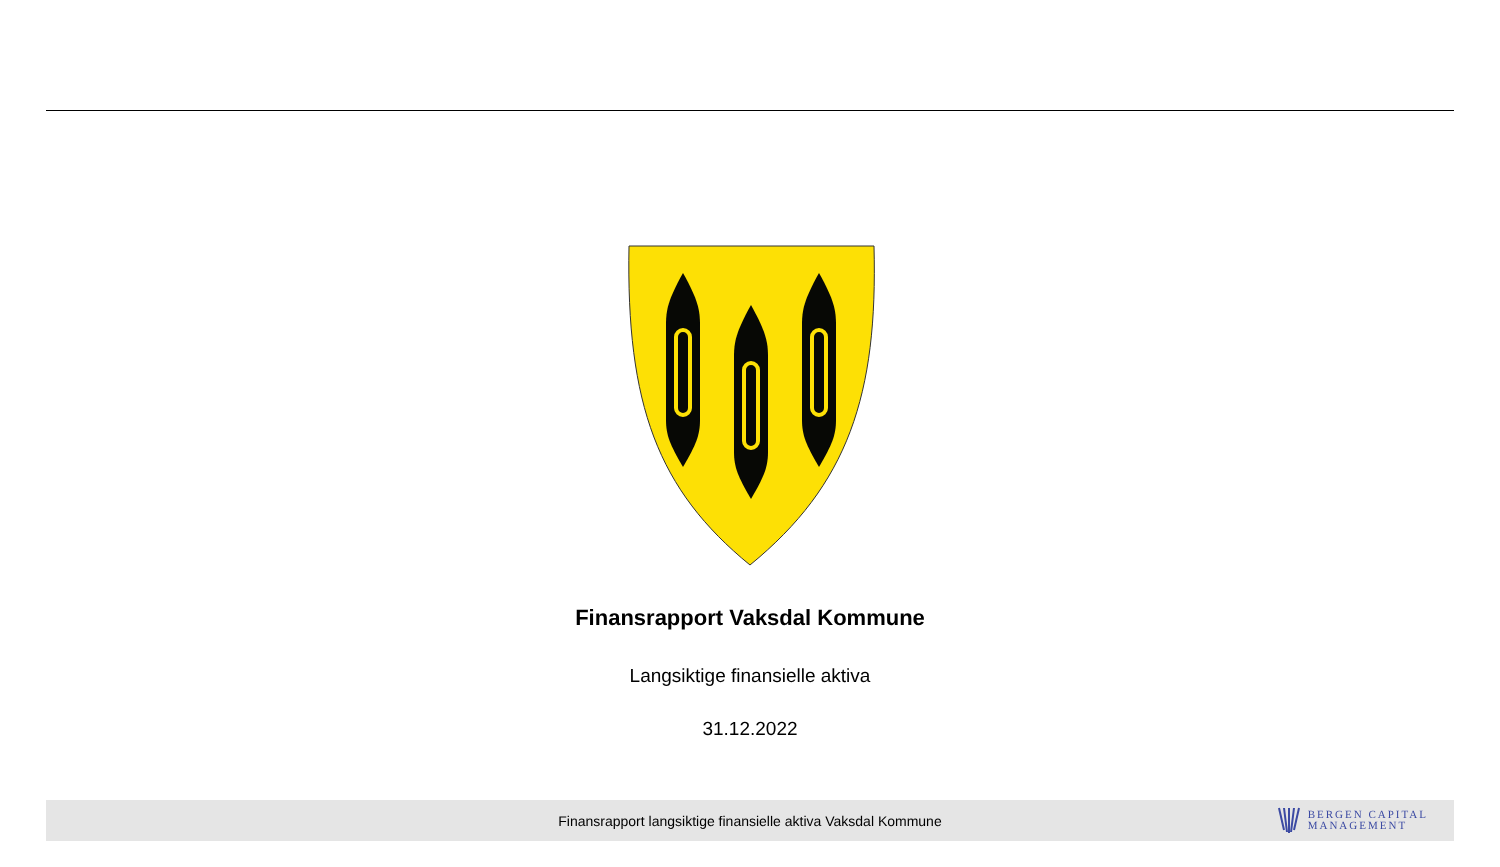Finansrapport Vaksdal Kommune
Langsiktige finansielle aktiva
31.12.2022
Finansrapport langsiktige finansielle aktiva Vaksdal Kommune
BERGEN CAPITAL
MANAGEMENT